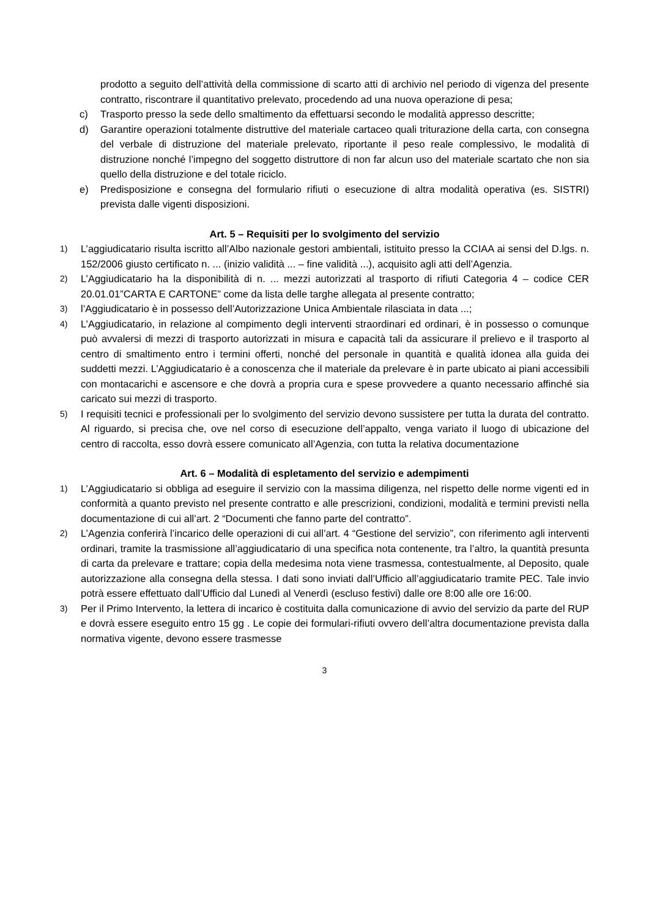prodotto a seguito dell’attività della commissione di scarto atti di archivio nel periodo di vigenza del presente contratto, riscontrare il quantitativo prelevato, procedendo ad una nuova operazione di pesa;
c) Trasporto presso la sede dello smaltimento da effettuarsi secondo le modalità appresso descritte;
d) Garantire operazioni totalmente distruttive del materiale cartaceo quali triturazione della carta, con consegna del verbale di distruzione del materiale prelevato, riportante il peso reale complessivo, le modalità di distruzione nonché l’impegno del soggetto distruttore di non far alcun uso del materiale scartato che non sia quello della distruzione e del totale riciclo.
e) Predisposizione e consegna del formulario rifiuti o esecuzione di altra modalità operativa (es. SISTRI) prevista dalle vigenti disposizioni.
Art. 5 – Requisiti per lo svolgimento del servizio
1) L’aggiudicatario risulta iscritto all’Albo nazionale gestori ambientali, istituito presso la CCIAA ai sensi del D.lgs. n. 152/2006 giusto certificato n. ... (inizio validità ... – fine validità ...), acquisito agli atti dell’Agenzia.
2) L’Aggiudicatario ha la disponibilità di n. ... mezzi autorizzati al trasporto di rifiuti Categoria 4 – codice CER 20.01.01”CARTA E CARTONE” come da lista delle targhe allegata al presente contratto;
3) l’Aggiudicatario è in possesso dell’Autorizzazione Unica Ambientale rilasciata in data ...;
4) L’Aggiudicatario, in relazione al compimento degli interventi straordinari ed ordinari, è in possesso o comunque può avvalersi di mezzi di trasporto autorizzati in misura e capacità tali da assicurare il prelievo e il trasporto al centro di smaltimento entro i termini offerti, nonché del personale in quantità e qualità idonea alla guida dei suddetti mezzi. L’Aggiudicatario è a conoscenza che il materiale da prelevare è in parte ubicato ai piani accessibili con montacarichi e ascensore e che dovrà a propria cura e spese provvedere a quanto necessario affinché sia caricato sui mezzi di trasporto.
5) I requisiti tecnici e professionali per lo svolgimento del servizio devono sussistere per tutta la durata del contratto. Al riguardo, si precisa che, ove nel corso di esecuzione dell’appalto, venga variato il luogo di ubicazione del centro di raccolta, esso dovrà essere comunicato all’Agenzia, con tutta la relativa documentazione
Art. 6 – Modalità di espletamento del servizio e adempimenti
1) L’Aggiudicatario si obbliga ad eseguire il servizio con la massima diligenza, nel rispetto delle norme vigenti ed in conformità a quanto previsto nel presente contratto e alle prescrizioni, condizioni, modalità e termini previsti nella documentazione di cui all’art. 2 “Documenti che fanno parte del contratto”.
2) L’Agenzia conferirà l’incarico delle operazioni di cui all’art. 4 “Gestione del servizio”, con riferimento agli interventi ordinari, tramite la trasmissione all’aggiudicatario di una specifica nota contenente, tra l’altro, la quantità presunta di carta da prelevare e trattare; copia della medesima nota viene trasmessa, contestualmente, al Deposito, quale autorizzazione alla consegna della stessa. I dati sono inviati dall’Ufficio all’aggiudicatario tramite PEC. Tale invio potrà essere effettuato dall’Ufficio dal Lunedì al Venerdì (escluso festivi) dalle ore 8:00 alle ore 16:00.
3) Per il Primo Intervento, la lettera di incarico è costituita dalla comunicazione di avvio del servizio da parte del RUP e dovrà essere eseguito entro 15 gg . Le copie dei formulari-rifiuti ovvero dell’altra documentazione prevista dalla normativa vigente, devono essere trasmesse
3